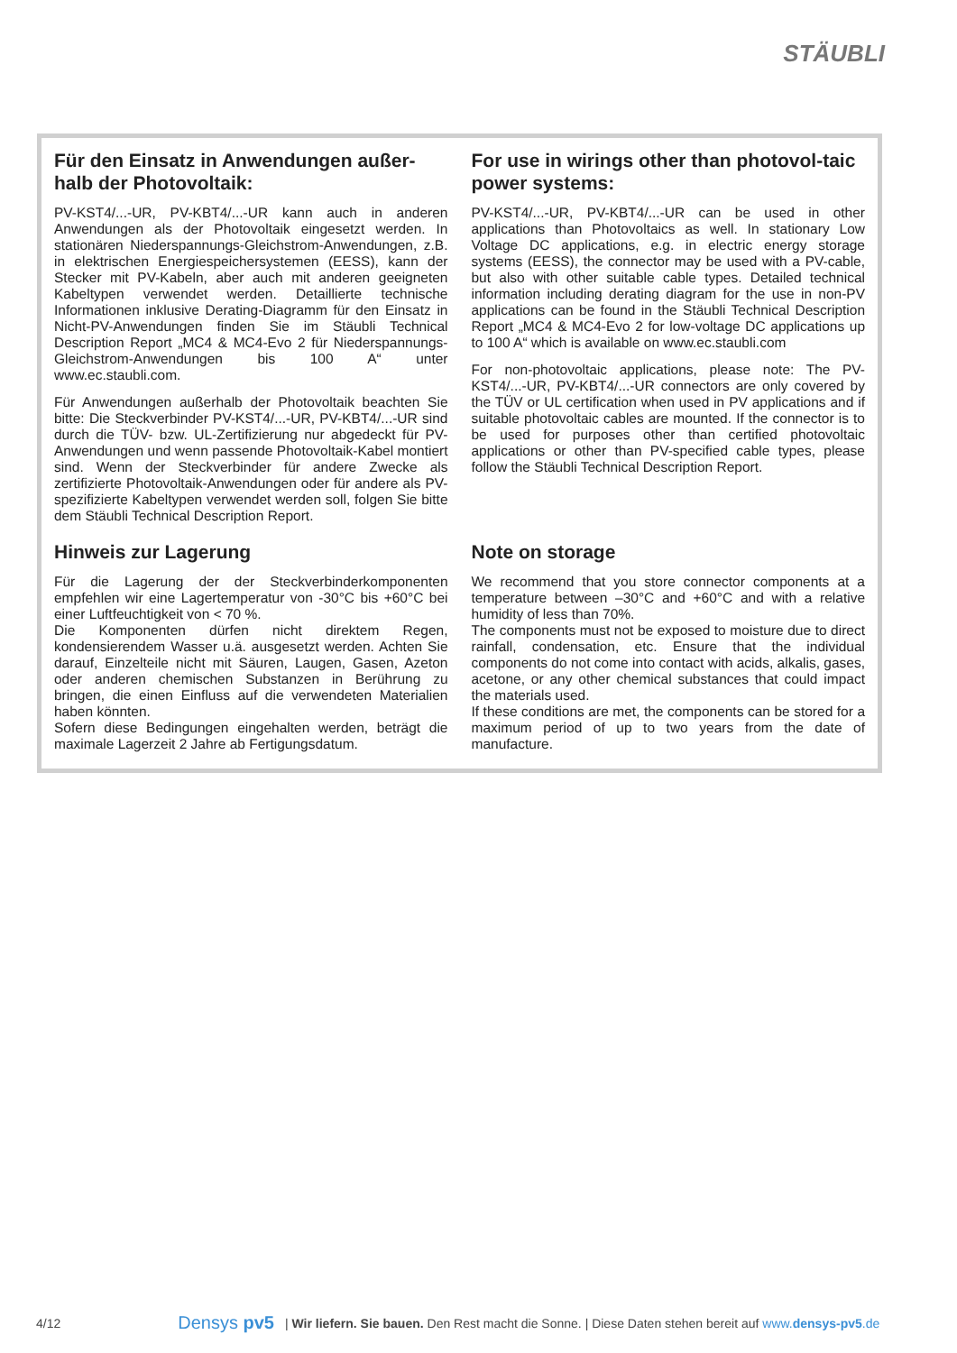STÄUBLI
Für den Einsatz in Anwendungen außer-halb der Photovoltaik:
PV-KST4/...-UR, PV-KBT4/...-UR kann auch in anderen Anwendungen als der Photovoltaik eingesetzt werden. In stationären Niederspannungs-Gleichstrom-Anwendungen, z.B. in elektrischen Energiespeichersystemen (EESS), kann der Stecker mit PV-Kabeln, aber auch mit anderen geeigneten Kabeltypen verwendet werden. Detaillierte technische Informationen inklusive Derating-Diagramm für den Einsatz in Nicht-PV-Anwendungen finden Sie im Stäubli Technical Description Report „MC4 & MC4-Evo 2 für Niederspannungs-Gleichstrom-Anwendungen bis 100 A“ unter www.ec.staubli.com.
Für Anwendungen außerhalb der Photovoltaik beachten Sie bitte: Die Steckverbinder PV-KST4/...-UR, PV-KBT4/...-UR sind durch die TÜV- bzw. UL-Zertifizierung nur abgedeckt für PV-Anwendungen und wenn passende Photovoltaik-Kabel montiert sind. Wenn der Steckverbinder für andere Zwecke als zertifizierte Photovoltaik-Anwendungen oder für andere als PV-spezifizierte Kabeltypen verwendet werden soll, folgen Sie bitte dem Stäubli Technical Description Report.
For use in wirings other than photovol-taic power systems:
PV-KST4/...-UR, PV-KBT4/...-UR can be used in other applications than Photovoltaics as well. In stationary Low Voltage DC applications, e.g. in electric energy storage systems (EESS), the connector may be used with a PV-cable, but also with other suitable cable types. Detailed technical information including derating diagram for the use in non-PV applications can be found in the Stäubli Technical Description Report „MC4 & MC4-Evo 2 for low-voltage DC applications up to 100 A“ which is available on www.ec.staubli.com
For non-photovoltaic applications, please note: The PV-KST4/...-UR, PV-KBT4/...-UR connectors are only covered by the TÜV or UL certification when used in PV applications and if suitable photovoltaic cables are mounted. If the connector is to be used for purposes other than certified photovoltaic applications or other than PV-specified cable types, please follow the Stäubli Technical Description Report.
Hinweis zur Lagerung
Für die Lagerung der der Steckverbinderkomponenten empfehlen wir eine Lagertemperatur von -30°C bis +60°C bei einer Luftfeuchtigkeit von < 70 %.
Die Komponenten dürfen nicht direktem Regen, kondensierendem Wasser u.ä. ausgesetzt werden. Achten Sie darauf, Einzelteile nicht mit Säuren, Laugen, Gasen, Azeton oder anderen chemischen Substanzen in Berührung zu bringen, die einen Einfluss auf die verwendeten Materialien haben könnten.
Sofern diese Bedingungen eingehalten werden, beträgt die maximale Lagerzeit 2 Jahre ab Fertigungsdatum.
Note on storage
We recommend that you store connector components at a temperature between –30°C and +60°C and with a relative humidity of less than 70%.
The components must not be exposed to moisture due to direct rainfall, condensation, etc. Ensure that the individual components do not come into contact with acids, alkalis, gases, acetone, or any other chemical substances that could impact the materials used.
If these conditions are met, the components can be stored for a maximum period of up to two years from the date of manufacture.
4/12 Densys pv5 | Wir liefern. Sie bauen. Den Rest macht die Sonne. | Diese Daten stehen bereit auf www.densys-pv5.de